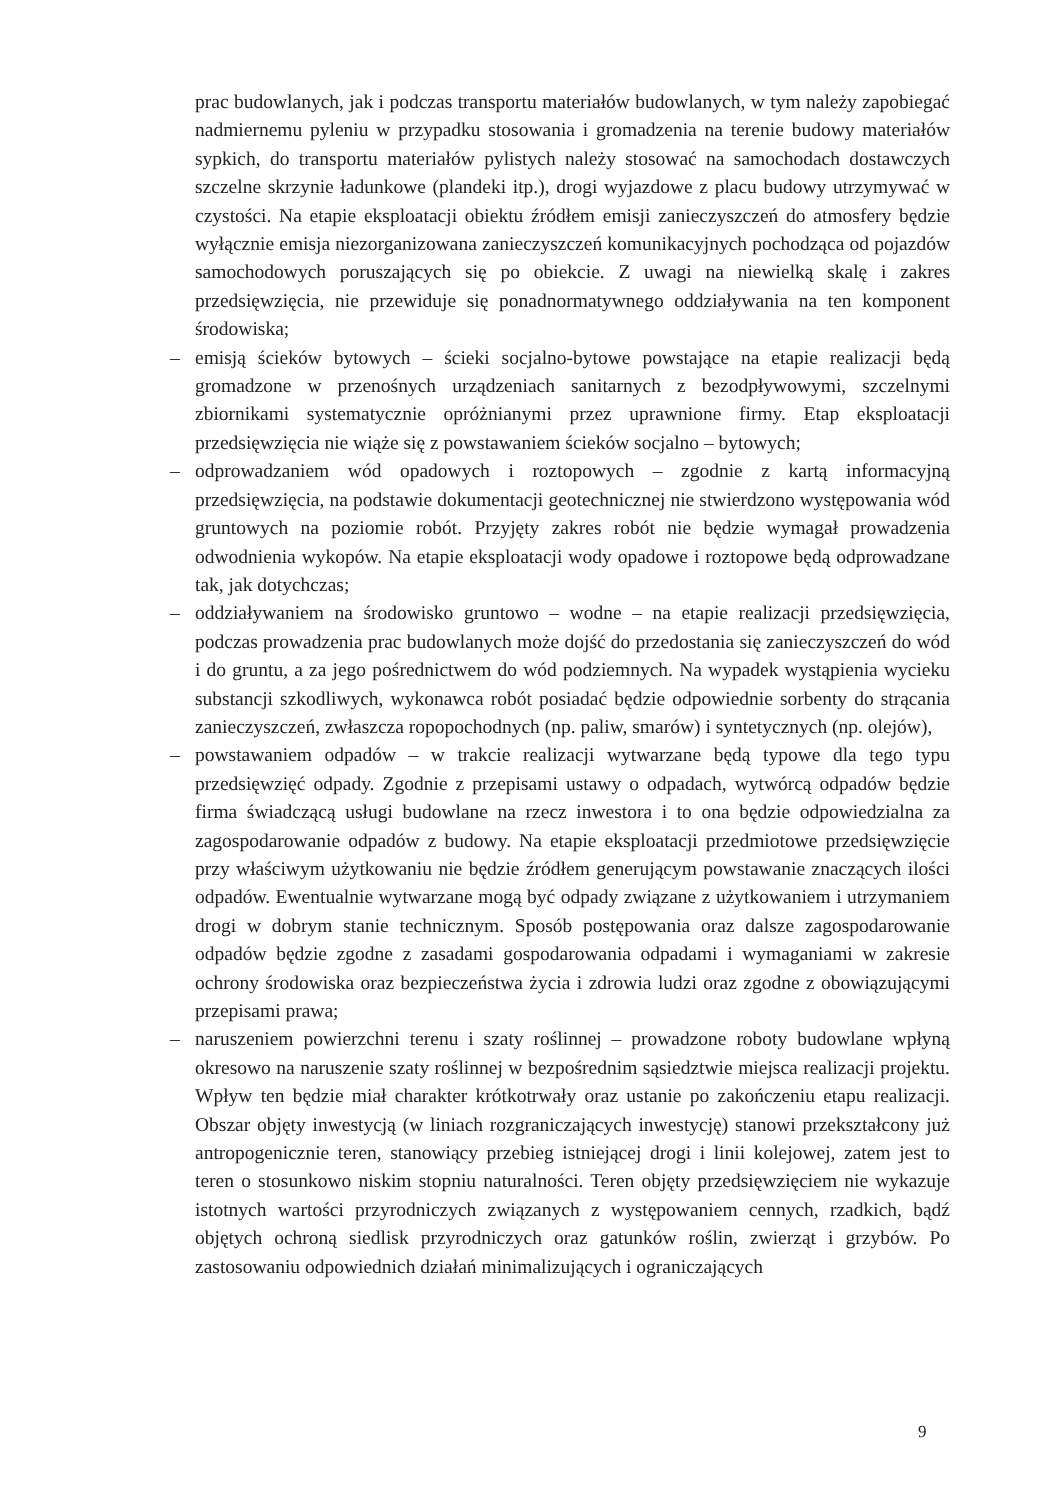prac budowlanych, jak i podczas transportu materiałów budowlanych, w tym należy zapobiegać nadmiernemu pyleniu w przypadku stosowania i gromadzenia na terenie budowy materiałów sypkich, do transportu materiałów pylistych należy stosować na samochodach dostawczych szczelne skrzynie ładunkowe (plandeki itp.), drogi wyjazdowe z placu budowy utrzymywać w czystości. Na etapie eksploatacji obiektu źródłem emisji zanieczyszczeń do atmosfery będzie wyłącznie emisja niezorganizowana zanieczyszczeń komunikacyjnych pochodząca od pojazdów samochodowych poruszających się po obiekcie. Z uwagi na niewielką skalę i zakres przedsięwzięcia, nie przewiduje się ponadnormatywnego oddziaływania na ten komponent środowiska;
– emisją ścieków bytowych – ścieki socjalno-bytowe powstające na etapie realizacji będą gromadzone w przenośnych urządzeniach sanitarnych z bezodpływowymi, szczelnymi zbiornikami systematycznie opróżnianymi przez uprawnione firmy. Etap eksploatacji przedsięwzięcia nie wiąże się z powstawaniem ścieków socjalno – bytowych;
– odprowadzaniem wód opadowych i roztopowych – zgodnie z kartą informacyjną przedsięwzięcia, na podstawie dokumentacji geotechnicznej nie stwierdzono występowania wód gruntowych na poziomie robót. Przyjęty zakres robót nie będzie wymagał prowadzenia odwodnienia wykopów. Na etapie eksploatacji wody opadowe i roztopowe będą odprowadzane tak, jak dotychczas;
– oddziaływaniem na środowisko gruntowo – wodne – na etapie realizacji przedsięwzięcia, podczas prowadzenia prac budowlanych może dojść do przedostania się zanieczyszczeń do wód i do gruntu, a za jego pośrednictwem do wód podziemnych. Na wypadek wystąpienia wycieku substancji szkodliwych, wykonawca robót posiadać będzie odpowiednie sorbenty do strącania zanieczyszczeń, zwłaszcza ropopochodnych (np. paliw, smarów) i syntetycznych (np. olejów),
– powstawaniem odpadów – w trakcie realizacji wytwarzane będą typowe dla tego typu przedsięwzięć odpady. Zgodnie z przepisami ustawy o odpadach, wytwórcą odpadów będzie firma świadczącą usługi budowlane na rzecz inwestora i to ona będzie odpowiedzialna za zagospodarowanie odpadów z budowy. Na etapie eksploatacji przedmiotowe przedsięwzięcie przy właściwym użytkowaniu nie będzie źródłem generującym powstawanie znaczących ilości odpadów. Ewentualnie wytwarzane mogą być odpady związane z użytkowaniem i utrzymaniem drogi w dobrym stanie technicznym. Sposób postępowania oraz dalsze zagospodarowanie odpadów będzie zgodne z zasadami gospodarowania odpadami i wymaganiami w zakresie ochrony środowiska oraz bezpieczeństwa życia i zdrowia ludzi oraz zgodne z obowiązującymi przepisami prawa;
– naruszeniem powierzchni terenu i szaty roślinnej – prowadzone roboty budowlane wpłyną okresowo na naruszenie szaty roślinnej w bezpośrednim sąsiedztwie miejsca realizacji projektu. Wpływ ten będzie miał charakter krótkotrwały oraz ustanie po zakończeniu etapu realizacji. Obszar objęty inwestycją (w liniach rozgraniczających inwestycję) stanowi przekształcony już antropogenicznie teren, stanowiący przebieg istniejącej drogi i linii kolejowej, zatem jest to teren o stosunkowo niskim stopniu naturalności. Teren objęty przedsięwzięciem nie wykazuje istotnych wartości przyrodniczych związanych z występowaniem cennych, rzadkich, bądź objętych ochroną siedlisk przyrodniczych oraz gatunków roślin, zwierząt i grzybów. Po zastosowaniu odpowiednich działań minimalizujących i ograniczających
9